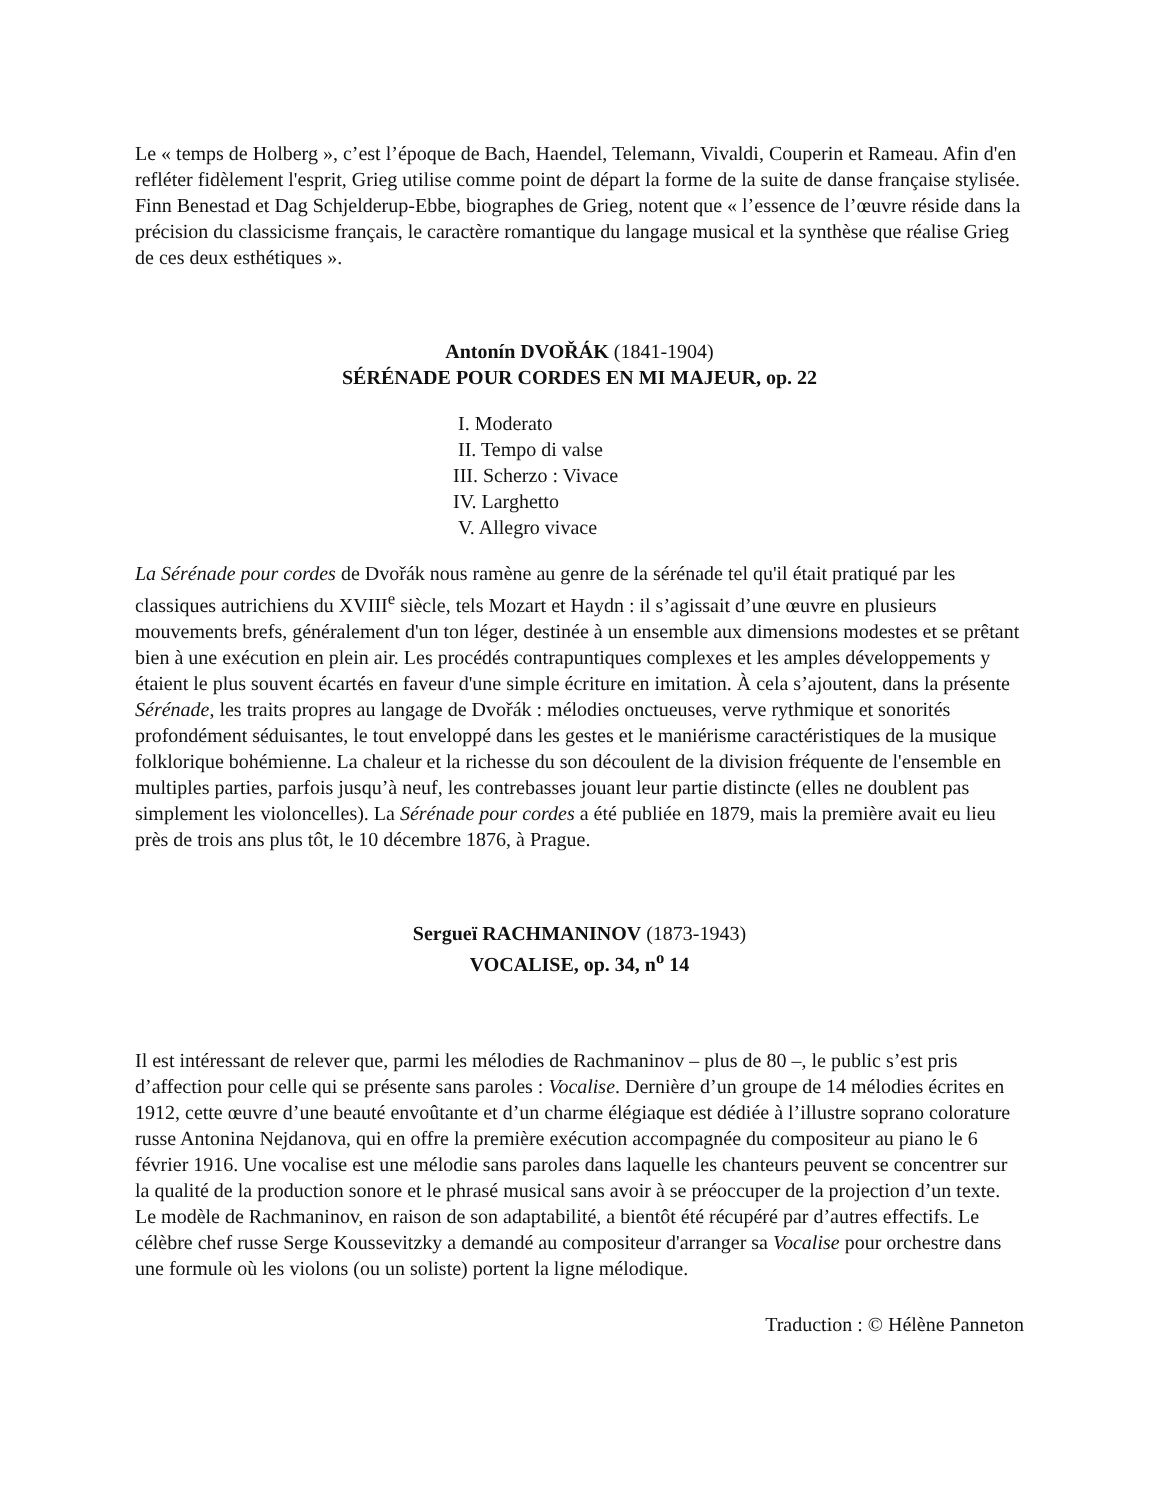Le « temps de Holberg », c’est l’époque de Bach, Haendel, Telemann, Vivaldi, Couperin et Rameau. Afin d'en refléter fidèlement l'esprit, Grieg utilise comme point de départ la forme de la suite de danse française stylisée. Finn Benestad et Dag Schjelderup-Ebbe, biographes de Grieg, notent que « l’essence de l’œuvre réside dans la précision du classicisme français, le caractère romantique du langage musical et la synthèse que réalise Grieg de ces deux esthétiques ».
Antonín DVOŘÁK (1841-1904)
SÉRÉNADE POUR CORDES EN MI MAJEUR, op. 22
I. Moderato
II. Tempo di valse
III. Scherzo : Vivace
IV. Larghetto
V. Allegro vivace
La Sérénade pour cordes de Dvořák nous ramène au genre de la sérénade tel qu'il était pratiqué par les classiques autrichiens du XVIII<sup>e</sup> siècle, tels Mozart et Haydn : il s’agissait d’une œuvre en plusieurs mouvements brefs, généralement d'un ton léger, destinée à un ensemble aux dimensions modestes et se prêtant bien à une exécution en plein air. Les procédés contrapuntiques complexes et les amples développements y étaient le plus souvent écartés en faveur d'une simple écriture en imitation. À cela s’ajoutent, dans la présente Sérénade, les traits propres au langage de Dvořák : mélodies onctueuses, verve rythmique et sonorités profondément séduisantes, le tout enveloppé dans les gestes et le maniérisme caractéristiques de la musique folklorique bohémienne. La chaleur et la richesse du son découlent de la division fréquente de l'ensemble en multiples parties, parfois jusqu’à neuf, les contrebasses jouant leur partie distincte (elles ne doublent pas simplement les violoncelles). La Sérénade pour cordes a été publiée en 1879, mais la première avait eu lieu près de trois ans plus tôt, le 10 décembre 1876, à Prague.
Sergueï RACHMANINOV (1873-1943)
VOCALISE, op. 34, n<sup>o</sup> 14
Il est intéressant de relever que, parmi les mélodies de Rachmaninov – plus de 80 –, le public s’est pris d’affection pour celle qui se présente sans paroles : Vocalise. Dernière d’un groupe de 14 mélodies écrites en 1912, cette œuvre d’une beauté envoûtante et d’un charme élégiaque est dédiée à l’illustre soprano colorature russe Antonina Nejdanova, qui en offre la première exécution accompagnée du compositeur au piano le 6 février 1916. Une vocalise est une mélodie sans paroles dans laquelle les chanteurs peuvent se concentrer sur la qualité de la production sonore et le phrasé musical sans avoir à se préoccuper de la projection d’un texte. Le modèle de Rachmaninov, en raison de son adaptabilité, a bientôt été récupéré par d’autres effectifs. Le célèbre chef russe Serge Koussevitzky a demandé au compositeur d'arranger sa Vocalise pour orchestre dans une formule où les violons (ou un soliste) portent la ligne mélodique.
Traduction : © Hélène Panneton